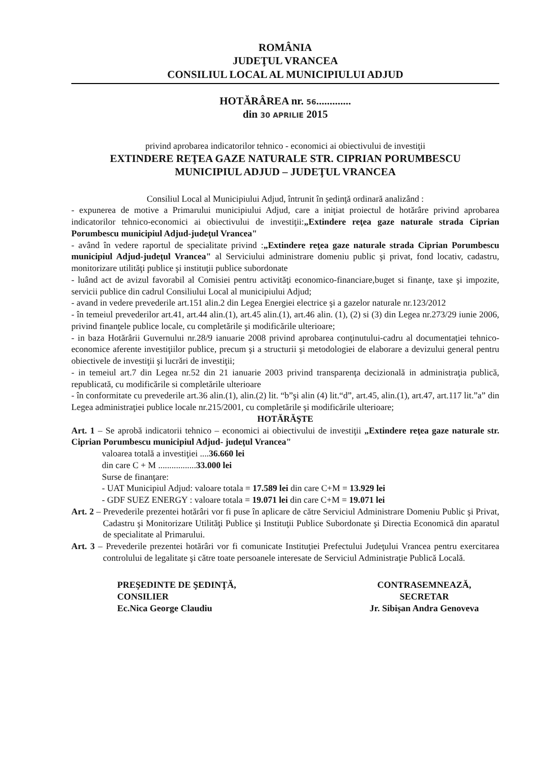ROMÂNIA
JUDEŢUL VRANCEA
CONSILIUL LOCAL AL MUNICIPIULUI ADJUD
HOTĂRÂREA nr. 56.............
din 30 APRILIE 2015
privind aprobarea indicatorilor tehnico - economici ai obiectivului de investiţii
EXTINDERE REŢEA GAZE NATURALE STR. CIPRIAN PORUMBESCU
MUNICIPIUL ADJUD – JUDEŢUL VRANCEA
Consiliul Local al Municipiului Adjud, întrunit în şedinţă ordinară analizând :
- expunerea de motive a Primarului municipiului Adjud, care a iniţiat proiectul de hotărâre privind aprobarea indicatorilor tehnico-economici ai obiectivului de investiţii:„Extindere reţea gaze naturale strada Ciprian Porumbescu municipiul Adjud-judeţul Vrancea"
- având în vedere raportul de specialitate privind :„Extindere reţea gaze naturale strada Ciprian Porumbescu municipiul Adjud-judeţul Vrancea" al Serviciului administrare domeniu public şi privat, fond locativ, cadastru, monitorizare utilităţi publice şi instituţii publice subordonate
- luând act de avizul favorabil al Comisiei pentru activităţi economico-financiare,buget si finanţe, taxe şi impozite, servicii publice din cadrul Consiliului Local al municipiului Adjud;
- avand in vedere prevederile art.151 alin.2 din Legea Energiei electrice şi a gazelor naturale nr.123/2012
- în temeiul prevederilor art.41, art.44 alin.(1), art.45 alin.(1), art.46 alin. (1), (2) si (3) din Legea nr.273/29 iunie 2006, privind finanţele publice locale, cu completările şi modificările ulterioare;
- in baza Hotărârii Guvernului nr.28/9 ianuarie 2008 privind aprobarea conţinutului-cadru al documentaţiei tehnico-economice aferente investiţiilor publice, precum şi a structurii şi metodologiei de elaborare a devizului general pentru obiectivele de investiţii şi lucrări de investiţii;
- in temeiul art.7 din Legea nr.52 din 21 ianuarie 2003 privind transparenţa decizională in administraţia publică, republicată, cu modificările si completările ulterioare
- în conformitate cu prevederile art.36 alin.(1), alin.(2) lit. “b”şi alin (4) lit.“d”, art.45, alin.(1), art.47, art.117 lit.”a” din Legea administraţiei publice locale nr.215/2001, cu completările şi modificările ulterioare;
HOTĂRĂŞTE
Art. 1 – Se aprobă indicatorii tehnico – economici ai obiectivului de investiţii „Extindere reţea gaze naturale str. Ciprian Porumbescu municipiul Adjud- judeţul Vrancea"
valoarea totală a investiţiei ....36.660 lei
din care C + M .................33.000 lei
Surse de finanţare:
- UAT Municipiul Adjud: valoare totala = 17.589 lei din care C+M = 13.929 lei
- GDF SUEZ ENERGY : valoare totala = 19.071 lei din care C+M = 19.071 lei
Art. 2 – Prevederile prezentei hotărâri vor fi puse în aplicare de către Serviciul Administrare Domeniu Public şi Privat, Cadastru şi Monitorizare Utilităţi Publice şi Instituţii Publice Subordonate şi Directia Economică din aparatul de specialitate al Primarului.
Art. 3 – Prevederile prezentei hotărâri vor fi comunicate Instituţiei Prefectului Judeţului Vrancea pentru exercitarea controlului de legalitate şi către toate persoanele interesate de Serviciul Administraţie Publică Locală.
PREŞEDINTE DE ŞEDINŢĂ,
CONSILIER
Ec.Nica George Claudiu
CONTRASEMNEAZĂ,
SECRETAR
Jr. Sibişan Andra Genoveva